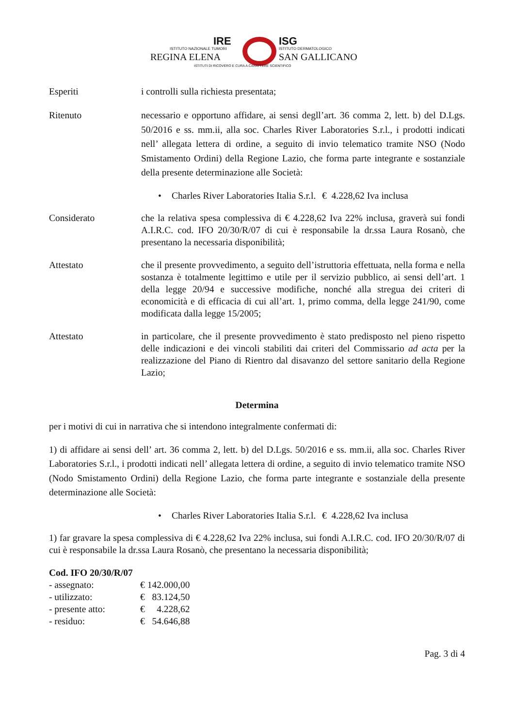IRE
ISTITUTO NAZIONALE TUMORI
REGINA ELENA
ISG
ISTITUTO DERMATOLOGICO
SAN GALLICANO
ISTITUTI DI RICOVERO E CURA A CARATTERE SCIENTIFICO
Esperiti i controlli sulla richiesta presentata;
Ritenuto necessario e opportuno affidare, ai sensi degll’art. 36 comma 2, lett. b) del D.Lgs. 50/2016 e ss. mm.ii, alla soc. Charles River Laboratories S.r.l., i prodotti indicati nell’ allegata lettera di ordine, a seguito di invio telematico tramite NSO (Nodo Smistamento Ordini) della Regione Lazio, che forma parte integrante e sostanziale della presente determinazione alle Società:
• Charles River Laboratories Italia S.r.l. € 4.228,62 Iva inclusa
Considerato che la relativa spesa complessiva di € 4.228,62 Iva 22% inclusa, graverà sui fondi A.I.R.C. cod. IFO 20/30/R/07 di cui è responsabile la dr.ssa Laura Rosanò, che presentano la necessaria disponibilità;
Attestato che il presente provvedimento, a seguito dell’istruttoria effettuata, nella forma e nella sostanza è totalmente legittimo e utile per il servizio pubblico, ai sensi dell’art. 1 della legge 20/94 e successive modifiche, nonché alla stregua dei criteri di economicità e di efficacia di cui all’art. 1, primo comma, della legge 241/90, come modificata dalla legge 15/2005;
Attestato in particolare, che il presente provvedimento è stato predisposto nel pieno rispetto delle indicazioni e dei vincoli stabiliti dai criteri del Commissario ad acta per la realizzazione del Piano di Rientro dal disavanzo del settore sanitario della Regione Lazio;
Determina
per i motivi di cui in narrativa che si intendono integralmente confermati di:
1) di affidare ai sensi dell’ art. 36 comma 2, lett. b) del D.Lgs. 50/2016 e ss. mm.ii, alla soc. Charles River Laboratories S.r.l., i prodotti indicati nell’ allegata lettera di ordine, a seguito di invio telematico tramite NSO (Nodo Smistamento Ordini) della Regione Lazio, che forma parte integrante e sostanziale della presente determinazione alle Società:
• Charles River Laboratories Italia S.r.l. € 4.228,62 Iva inclusa
1) far gravare la spesa complessiva di € 4.228,62 Iva 22% inclusa, sui fondi A.I.R.C. cod. IFO 20/30/R/07 di cui è responsabile la dr.ssa Laura Rosanò, che presentano la necessaria disponibilità;
Cod. IFO 20/30/R/07
| - assegnato: | € 142.000,00 |
| - utilizzato: | € 83.124,50 |
| - presente atto: | € 4.228,62 |
| - residuo: | € 54.646,88 |
Pag. 3 di 4